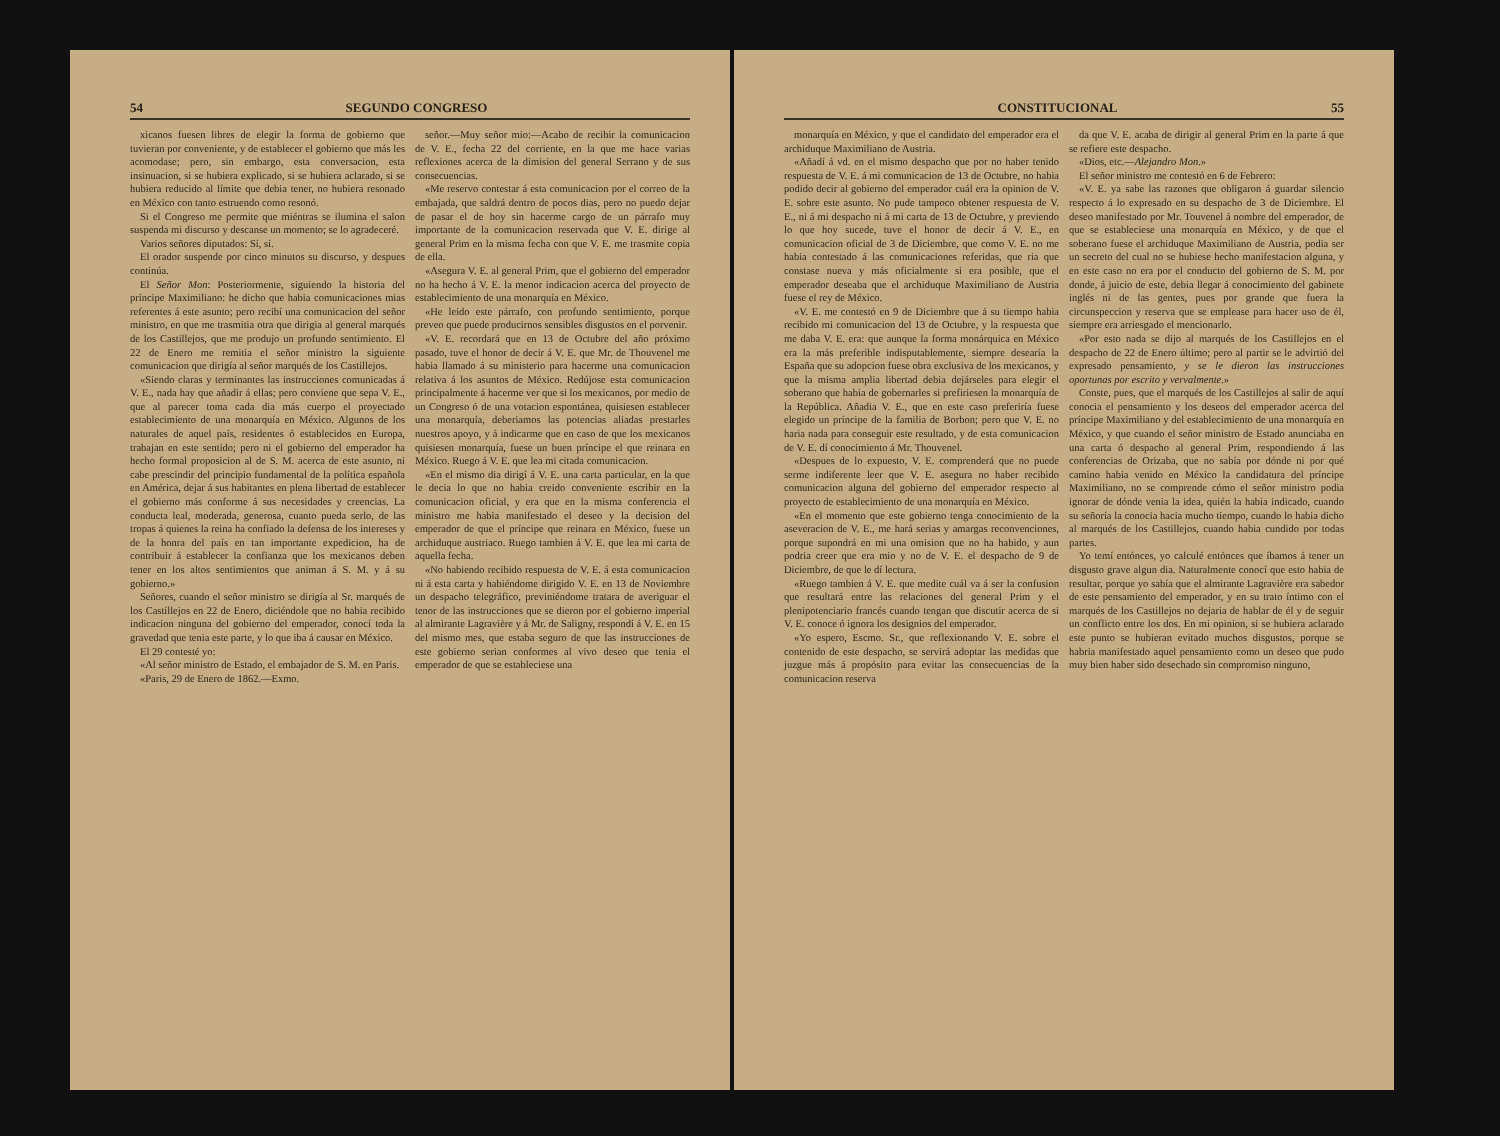54 SEGUNDO CONGRESO
xicanos fuesen libres de elegir la forma de gobierno que tuvieran por conveniente, y de establecer el gobierno que más les acomodase; pero, sin embargo, esta conversacion, esta insinuacion, si se hubiera explicado, si se hubiera aclarado, si se hubiera reducido al límite que debia tener, no hubiera resonado en México con tanto estruendo como resonó.
Si el Congreso me permite que miéntras se ilumina el salon suspenda mi discurso y descanse un momento; se lo agradeceré.
Varios señores diputados: Sí, sí.
El orador suspende por cinco minutos su discurso, y despues continúa.
El Señor Mon: Posteriormente, siguiendo la historia del príncipe Maximiliano: he dicho que habia comunicaciones mias referentes á este asunto; pero recibí una comunicacion del señor ministro, en que me trasmitia otra que dirigia al general marqués de los Castillejos, que me produjo un profundo sentimiento. El 22 de Enero me remitia el señor ministro la siguiente comunicacion que dirigía al señor marqués de los Castillejos.
«Siendo claras y terminantes las instrucciones comunicadas á V. E., nada hay que añadir á ellas; pero conviene que sepa V. E., que al parecer toma cada dia más cuerpo el proyectado establecimiento de una monarquía en México. Algunos de los naturales de aquel país, residentes ó establecidos en Europa, trabajan en este sentido; pero ni el gobierno del emperador ha hecho formal proposicion al de S. M. acerca de este asunto, ni cabe prescindir del principio fundamental de la política española en América, dejar á sus habitantes en plena libertad de establecer el gobierno más conforme á sus necesidades y creencias. La conducta leal, moderada, generosa, cuanto pueda serlo, de las tropas á quienes la reina ha confiado la defensa de los intereses y de la honra del país en tan importante expedicion, ha de contribuir á establecer la confianza que los mexicanos deben tener en los altos sentimientos que animan á S. M. y á su gobierno.»
Señores, cuando el señor ministro se dirigía al Sr. marqués de los Castillejos en 22 de Enero, diciéndole que no habia recibido indicacion ninguna del gobierno del emperador, conocí toda la gravedad que tenia este parte, y lo que iba á causar en México.
El 29 contesté yo:
«Al señor ministro de Estado, el embajador de S. M. en Paris.
«Paris, 29 de Enero de 1862.—Exmo.
señor.—Muy señor mio:—Acabo de recibir la comunicacion de V. E., fecha 22 del corriente, en la que me hace varias reflexiones acerca de la dimision del general Serrano y de sus consecuencias.
«Me reservo contestar á esta comunicacion por el correo de la embajada, que saldrá dentro de pocos dias, pero no puedo dejar de pasar el de hoy sin hacerme cargo de un párrafo muy importante de la comunicacion reservada que V. E. dirige al general Prim en la misma fecha con que V. E. me trasmite copia de ella.
«Asegura V. E. al general Prim, que el gobierno del emperador no ha hecho á V. E. la menor indicacion acerca del proyecto de establecimiento de una monarquía en México.
«He leido este párrafo, con profundo sentimiento, porque preveo que puede producirnos sensibles disgustos en el porvenir.
«V. E. recordará que en 13 de Octubre del año próximo pasado, tuve el honor de decir á V. E. que Mr. de Thouvenel me habia llamado á su ministerio para hacerme una comunicacion relativa á los asuntos de México. Redújose esta comunicacion principalmente á hacerme ver que si los mexicanos, por medio de un Congreso ó de una votacion espontánea, quisiesen establecer una monarquía, deberiamos las potencias aliadas prestarles nuestros apoyo, y á indicarme que en caso de que los mexicanos quisiesen monarquía, fuese un buen príncipe el que reinara en México. Ruego á V. E. que lea mi citada comunicacion.
«En el mismo dia dirigí á V. E. una carta particular, en la que le decia lo que no habia creido conveniente escribir en la comunicacion oficial, y era que en la misma conferencia el ministro me habia manifestado el deseo y la decision del emperador de que el príncipe que reinara en México, fuese un archiduque austriaco. Ruego tambien á V. E. que lea mi carta de aquella fecha.
«No habiendo recibido respuesta de V. E. á esta comunicacion ni á esta carta y habiéndome dirigido V. E. en 13 de Noviembre un despacho telegráfico, previniéndome tratara de averiguar el tenor de las instrucciones que se dieron por el gobierno imperial al almirante Lagravière y á Mr. de Saligny, respondí á V. E. en 15 del mismo mes, que estaba seguro de que las instrucciones de este gobierno serian conformes al vivo deseo que tenia el emperador de que se estableciese una
CONSTITUCIONAL 55
monarquía en México, y que el candidato del emperador era el archiduque Maximiliano de Austria.
«Añadí á vd. en el mismo despacho que por no haber tenido respuesta de V. E. á mi comunicacion de 13 de Octubre, no habia podido decir al gobierno del emperador cuál era la opinion de V. E. sobre este asunto. No pude tampoco obtener respuesta de V. E., ni á mi despacho ni á mi carta de 13 de Octubre, y previendo lo que hoy sucede, tuve el honor de decir á V. E., en comunicacion oficial de 3 de Diciembre, que como V. E. no me habia contestado á las comunicaciones referidas, que ria que constase nueva y más oficialmente si era posible, que el emperador deseaba que el archiduque Maximiliano de Austria fuese el rey de México.
«V. E. me contestó en 9 de Diciembre que á su tiempo habia recibido mi comunicacion del 13 de Octubre, y la respuesta que me daba V. E. era: que aunque la forma monárquica en México era la más preferible indisputablemente, siempre desearía la España que su adopcion fuese obra exclusiva de los mexicanos, y que la misma amplia libertad debia dejárseles para elegir el soberano que habia de gobernarles si prefiriesen la monarquía de la República. Añadia V. E., que en este caso preferiría fuese elegido un príncipe de la familia de Borbon; pero que V. E. no haria nada para conseguir este resultado, y de esta comunicacion de V. E. dí conocimiento á Mr. Thouvenel.
«Despues de lo expuesto, V. E. comprenderá que no puede serme indiferente leer que V. E. asegura no haber recibido comunicacion alguna del gobierno del emperador respecto al proyecto de establecimiento de una monarquía en México.
«En el momento que este gobierno tenga conocimiento de la aseveracion de V. E., me hará serias y amargas reconvenciones, porque supondrá en mi una omision que no ha habido, y aun podria creer que era mio y no de V. E. el despacho de 9 de Diciembre, de que le dí lectura.
«Ruego tambien á V. E. que medite cuál va á ser la confusion que resultará entre las relaciones del general Prim y el plenipotenciario francés cuando tengan que discutir acerca de si V. E. conoce ó ignora los designios del emperador.
«Yo espero, Escmo. Sr., que reflexionando V. E. sobre el contenido de este despacho, se servirá adoptar las medidas que juzgue más á propósito para evitar las consecuencias de la comunicacion reserva
da que V. E. acaba de dirigir al general Prim en la parte á que se refiere este despacho.
«Dios, etc.—Alejandro Mon.»
El señor ministro me contestó en 6 de Febrero:
«V. E. ya sabe las razones que obligaron á guardar silencio respecto á lo expresado en su despacho de 3 de Diciembre. El deseo manifestado por Mr. Touvenel á nombre del emperador, de que se estableciese una monarquía en México, y de que el soberano fuese el archiduque Maximiliano de Austria, podia ser un secreto del cual no se hubiese hecho manifestacion alguna, y en este caso no era por el conducto del gobierno de S. M. por donde, á juicio de este, debia llegar á conocimiento del gabinete inglés ni de las gentes, pues por grande que fuera la circunspeccion y reserva que se emplease para hacer uso de él, siempre era arriesgado el mencionarlo.
«Por esto nada se dijo al marqués de los Castillejos en el despacho de 22 de Enero último; pero al partir se le advirtió del expresado pensamiento, y se le dieron las instrucciones oportunas por escrito y vervalmente.»
Conste, pues, que el marqués de los Castillejos al salir de aquí conocia el pensamiento y los deseos del emperador acerca del príncipe Maximiliano y del establecimiento de una monarquía en México, y que cuando el señor ministro de Estado anunciaba en una carta ó despacho al general Prim, respondiendo á las conferencias de Orizaba, que no sabía por dónde ni por qué camino habia venido en México la candidatura del príncipe Maximiliano, no se comprende cómo el señor ministro podia ignorar de dónde venia la idea, quién la habia indicado, cuando su señoría la conocia hacia mucho tiempo, cuando lo habia dicho al marqués de los Castillejos, cuando habia cundido por todas partes.
Yo temí entónces, yo calculé entónces que íbamos á tener un disgusto grave algun dia. Naturalmente conocí que esto habia de resultar, porque yo sabía que el almirante Lagravière era sabedor de este pensamiento del emperador, y en su trato íntimo con el marqués de los Castillejos no dejaria de hablar de él y de seguir un conflicto entre los dos. En mi opinion, si se hubiera aclarado este punto se hubieran evitado muchos disgustos, porque se habria manifestado aquel pensamiento como un deseo que pudo muy bien haber sido desechado sin compromiso ninguno,